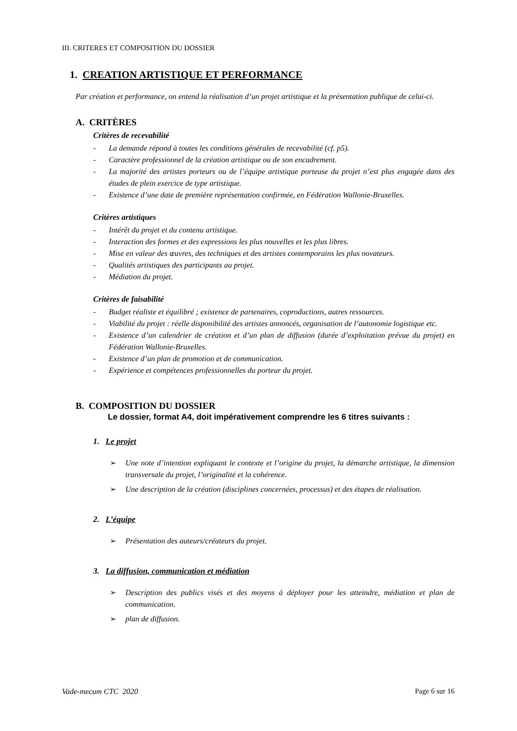III. CRITERES ET COMPOSITION DU DOSSIER
1. CREATION ARTISTIQUE ET PERFORMANCE
Par création et performance, on entend la réalisation d’un projet artistique et la présentation publique de celui-ci.
A. CRITÈRES
Critères de recevabilité
- La demande répond à toutes les conditions générales de recevabilité (cf. p5).
- Caractère professionnel de la création artistique ou de son encadrement.
- La majorité des artistes porteurs ou de l’équipe artistique porteuse du projet n’est plus engagée dans des études de plein exercice de type artistique.
- Existence d’une date de première représentation confirmée, en Fédération Wallonie-Bruxelles.
Critères artistiques
- Intérêt du projet et du contenu artistique.
- Interaction des formes et des expressions les plus nouvelles et les plus libres.
- Mise en valeur des œuvres, des techniques et des artistes contemporains les plus novateurs.
- Qualités artistiques des participants au projet.
- Médiation du projet.
Critères de faisabilité
- Budget réaliste et équilibré ; existence de partenaires, coproductions, autres ressources.
- Viabilité du projet : réelle disponibilité des artistes annoncés, organisation de l’autonomie logistique etc.
- Existence d’un calendrier de création et d’un plan de diffusion (durée d’exploitation prévue du projet) en Fédération Wallonie-Bruxelles.
- Existence d’un plan de promotion et de communication.
- Expérience et compétences professionnelles du porteur du projet.
B. COMPOSITION DU DOSSIER
Le dossier, format A4, doit impérativement comprendre les 6 titres suivants :
1. Le projet
➢ Une note d’intention expliquant le contexte et l’origine du projet, la démarche artistique, la dimension transversale du projet, l’originalité et la cohérence.
➢ Une description de la création (disciplines concernées, processus) et des étapes de réalisation.
2. L’équipe
➢ Présentation des auteurs/créateurs du projet.
3. La diffusion, communication et médiation
➢ Description des publics visés et des moyens à déployer pour les atteindre, médiation et plan de communication.
➢ plan de diffusion.
Vade-mecum CTC 2020 Page 6 sur 16